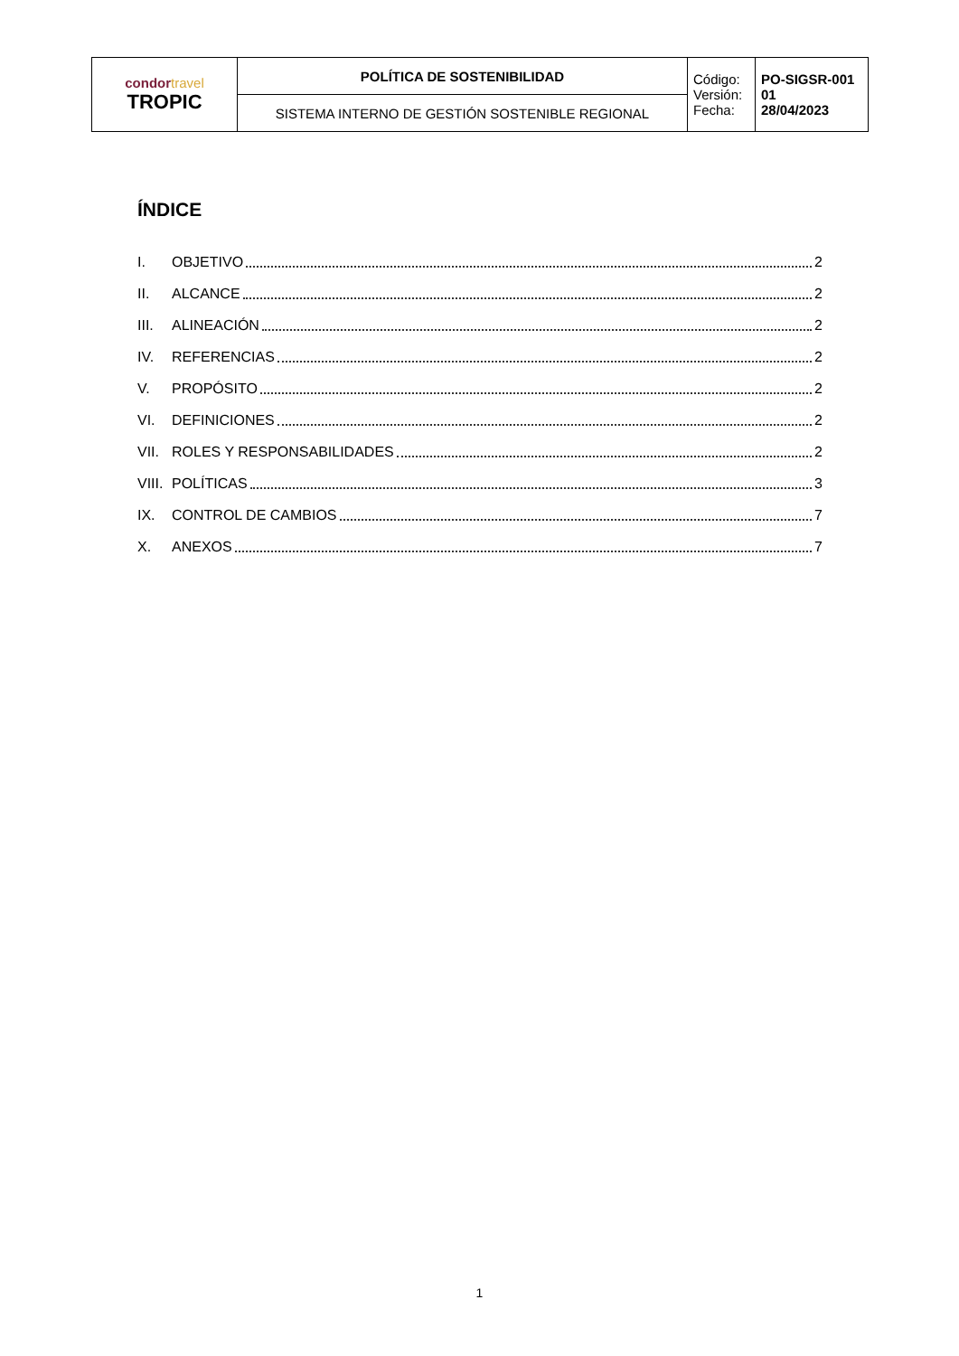| condor travel TROPIC | POLÍTICA DE SOSTENIBILIDAD | Código: Versión: Fecha: | PO-SIGSR-001 01 28/04/2023 |
| | SISTEMA INTERNO DE GESTIÓN SOSTENIBLE REGIONAL | | |
ÍNDICE
I. OBJETIVO 2
II. ALCANCE 2
III. ALINEACIÓN 2
IV. REFERENCIAS 2
V. PROPÓSITO 2
VI. DEFINICIONES 2
VII. ROLES Y RESPONSABILIDADES 2
VIII. POLÍTICAS 3
IX. CONTROL DE CAMBIOS 7
X. ANEXOS 7
1